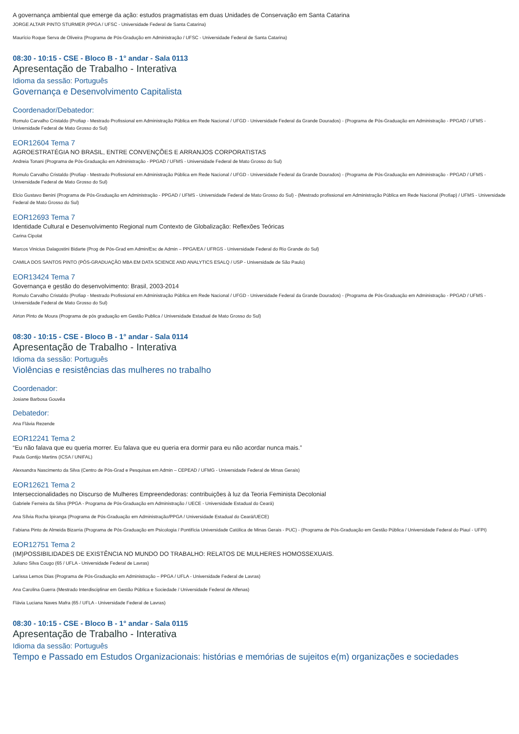A governança ambiental que emerge da ação: estudos pragmatistas em duas Unidades de Conservação em Santa Catarina
JORGE ALTAIR PINTO STURMER (PPGA / UFSC - Universidade Federal de Santa Catarina)
Maurício Roque Serva de Oliveira (Programa de Pós-Gradução em Administração / UFSC - Universidade Federal de Santa Catarina)
08:30 - 10:15 - CSE - Bloco B - 1° andar - Sala 0113
Apresentação de Trabalho - Interativa
Idioma da sessão: Português
Governança e Desenvolvimento Capitalista
Coordenador/Debatedor:
Romulo Carvalho Cristaldo (Profiap - Mestrado Profissional em Administração Pública em Rede Nacional / UFGD - Universidade Federal da Grande Dourados) - (Programa de Pós-Graduação em Administração - PPGAD / UFMS - Universidade Federal de Mato Grosso do Sul)
EOR12604 Tema 7
AGROESTRATÉGIA NO BRASIL, ENTRE CONVENÇÕES E ARRANJOS CORPORATISTAS
Andreia Tonani (Programa de Pós-Graduação em Administração - PPGAD / UFMS - Universidade Federal de Mato Grosso do Sul)
Romulo Carvalho Cristaldo (Profiap - Mestrado Profissional em Administração Pública em Rede Nacional / UFGD - Universidade Federal da Grande Dourados) - (Programa de Pós-Graduação em Administração - PPGAD / UFMS - Universidade Federal de Mato Grosso do Sul)
Elcio Gustavo Benini (Programa de Pós-Graduação em Administração - PPGAD / UFMS - Universidade Federal de Mato Grosso do Sul) - (Mestrado profissional em Administração Pública em Rede Nacional (Profiap) / UFMS - Universidade Federal de Mato Grosso do Sul)
EOR12693 Tema 7
Identidade Cultural e Desenvolvimento Regional num Contexto de Globalização: Reflexões Teóricas
Carina Cipolat
Marcos Vinicius Dalagostini Bidarte (Prog de Pós-Grad em Admin/Esc de Admin – PPGA/EA / UFRGS - Universidade Federal do Rio Grande do Sul)
CAMILA DOS SANTOS PINTO (PÓS-GRADUAÇÃO MBA EM DATA SCIENCE AND ANALYTICS ESALQ / USP - Universidade de São Paulo)
EOR13424 Tema 7
Governança e gestão do desenvolvimento: Brasil, 2003-2014
Romulo Carvalho Cristaldo (Profiap - Mestrado Profissional em Administração Pública em Rede Nacional / UFGD - Universidade Federal da Grande Dourados) - (Programa de Pós-Graduação em Administração - PPGAD / UFMS - Universidade Federal de Mato Grosso do Sul)
Airton Pinto de Moura (Programa de pós graduação em Gestão Publica / Universidade Estadual de Mato Grosso do Sul)
08:30 - 10:15 - CSE - Bloco B - 1° andar - Sala 0114
Apresentação de Trabalho - Interativa
Idioma da sessão: Português
Violências e resistências das mulheres no trabalho
Coordenador:
Josiane Barbosa Gouvêa
Debatedor:
Ana Flávia Rezende
EOR12241 Tema 2
“Eu não falava que eu queria morrer. Eu falava que eu queria era dormir para eu não acordar nunca mais.”
Paula Gontijo Martins (ICSA / UNIFAL)
Alexsandra Nascimento da Silva (Centro de Pós-Grad e Pesquisas em Admin – CEPEAD / UFMG - Universidade Federal de Minas Gerais)
EOR12621 Tema 2
Interseccionalidades no Discurso de Mulheres Empreendedoras: contribuições à luz da Teoria Feminista Decolonial
Gabriele Ferreira da Silva (PPGA - Programa de Pós-Graduação em Administração / UECE - Universidade Estadual do Ceará)
Ana Sílvia Rocha Ipiranga (Programa de Pós-Graduação em Administração/PPGA / Universidade Estadual do Ceará/UECE)
Fabiana Pinto de Almeida Bizarria (Programa de Pós-Graduação em Psicologia / Pontifícia Universidade Católica de Minas Gerais - PUC) - (Programa de Pós-Graduação em Gestão Pública / Universidade Federal do Piauí - UFPI)
EOR12751 Tema 2
(IM)POSSIBILIDADES DE EXISTÊNCIA NO MUNDO DO TRABALHO: RELATOS DE MULHERES HOMOSSEXUAIS.
Juliano Silva Cougo (65 / UFLA - Universidade Federal de Lavras)
Larissa Lemos Dias (Programa de Pós-Graduação em Administração – PPGA / UFLA - Universidade Federal de Lavras)
Ana Carolina Guerra (Mestrado Interdisciplinar em Gestão Pública e Sociedade / Universidade Federal de Alfenas)
Flávia Luciana Naves Mafra (65 / UFLA - Universidade Federal de Lavras)
08:30 - 10:15 - CSE - Bloco B - 1° andar - Sala 0115
Apresentação de Trabalho - Interativa
Idioma da sessão: Português
Tempo e Passado em Estudos Organizacionais: histórias e memórias de sujeitos e(m) organizações e sociedades